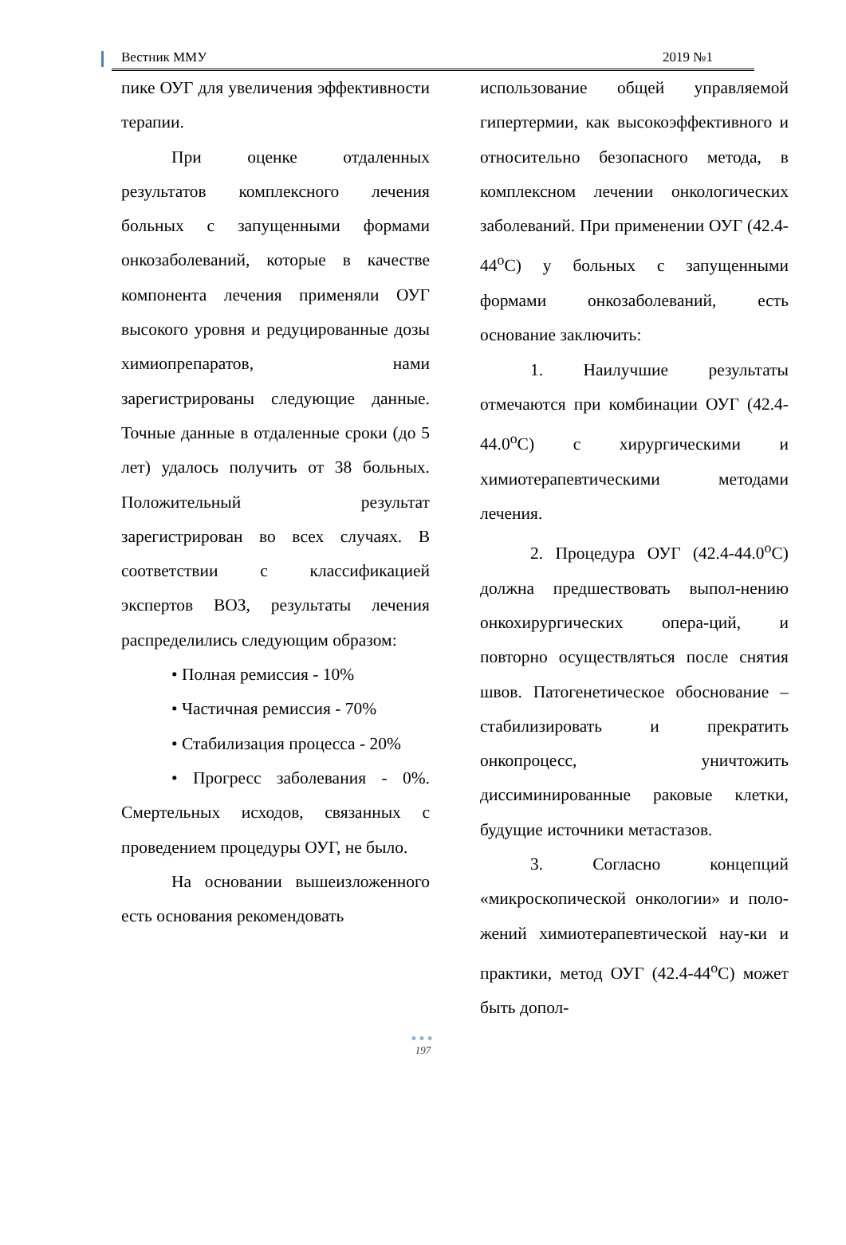Вестник ММУ 2019 №1
пике ОУГ для увеличения эффективности терапии.
При оценке отдаленных результатов комплексного лечения больных с запущенными формами онкозаболеваний, которые в качестве компонента лечения применяли ОУГ высокого уровня и редуцированные дозы химиопрепаратов, нами зарегистрированы следующие данные. Точные данные в отдаленные сроки (до 5 лет) удалось получить от 38 больных. Положительный результат зарегистрирован во всех случаях. В соответствии с классификацией экспертов ВОЗ, результаты лечения распределились следующим образом:
• Полная ремиссия - 10%
• Частичная ремиссия - 70%
• Стабилизация процесса - 20%
• Прогресс заболевания - 0%. Смертельных исходов, связанных с проведением процедуры ОУГ, не было.
На основании вышеизложенного есть основания рекомендовать
использование общей управляемой гипертермии, как высокоэффективного и относительно безопасного метода, в комплексном лечении онкологических заболеваний. При применении ОУГ (42.4-44<sup>о</sup>С) у больных с запущенными формами онкозаболеваний, есть основание заключить:
1. Наилучшие результаты отмечаются при комбинации ОУГ (42.4-44.0<sup>о</sup>С) с хирургическими и химиотерапевтическими методами лечения.
2. Процедура ОУГ (42.4-44.0<sup>о</sup>С) должна предшествовать выпол-нению онкохирургических опера-ций, и повторно осуществляться после снятия швов. Патогенетическое обоснование – стабилизировать и прекратить онкопроцесс, уничтожить диссиминированные раковые клетки, будущие источники метастазов.
3. Согласно концепций «микроскопической онкологии» и поло-жений химиотерапевтической нау-ки и практики, метод ОУГ (42.4-44<sup>о</sup>С) может быть допол-
●●●
197